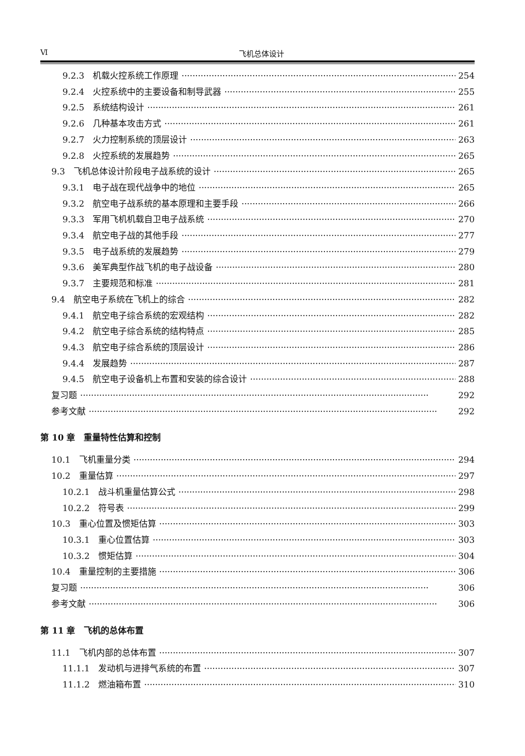Ⅵ 飞机总体设计
9.2.3　机载火控系统工作原理 254
9.2.4　火控系统中的主要设备和制导武器 255
9.2.5　系统结构设计 261
9.2.6　几种基本攻击方式 261
9.2.7　火力控制系统的顶层设计 263
9.2.8　火控系统的发展趋势 265
9.3　飞机总体设计阶段电子战系统的设计 265
9.3.1　电子战在现代战争中的地位 265
9.3.2　航空电子战系统的基本原理和主要手段 266
9.3.3　军用飞机机载自卫电子战系统 270
9.3.4　航空电子战的其他手段 277
9.3.5　电子战系统的发展趋势 279
9.3.6　美军典型作战飞机的电子战设备 280
9.3.7　主要规范和标准 281
9.4　航空电子系统在飞机上的综合 282
9.4.1　航空电子综合系统的宏观结构 282
9.4.2　航空电子综合系统的结构特点 285
9.4.3　航空电子综合系统的顶层设计 286
9.4.4　发展趋势 287
9.4.5　航空电子设备机上布置和安装的综合设计 288
复习题 292
参考文献 292
第 10 章　重量特性估算和控制
10.1　飞机重量分类 294
10.2　重量估算 297
10.2.1　战斗机重量估算公式 298
10.2.2　符号表 299
10.3　重心位置及惯矩估算 303
10.3.1　重心位置估算 303
10.3.2　惯矩估算 304
10.4　重量控制的主要措施 306
复习题 306
参考文献 306
第 11 章　飞机的总体布置
11.1　飞机内部的总体布置 307
11.1.1　发动机与进排气系统的布置 307
11.1.2　燃油箱布置 310